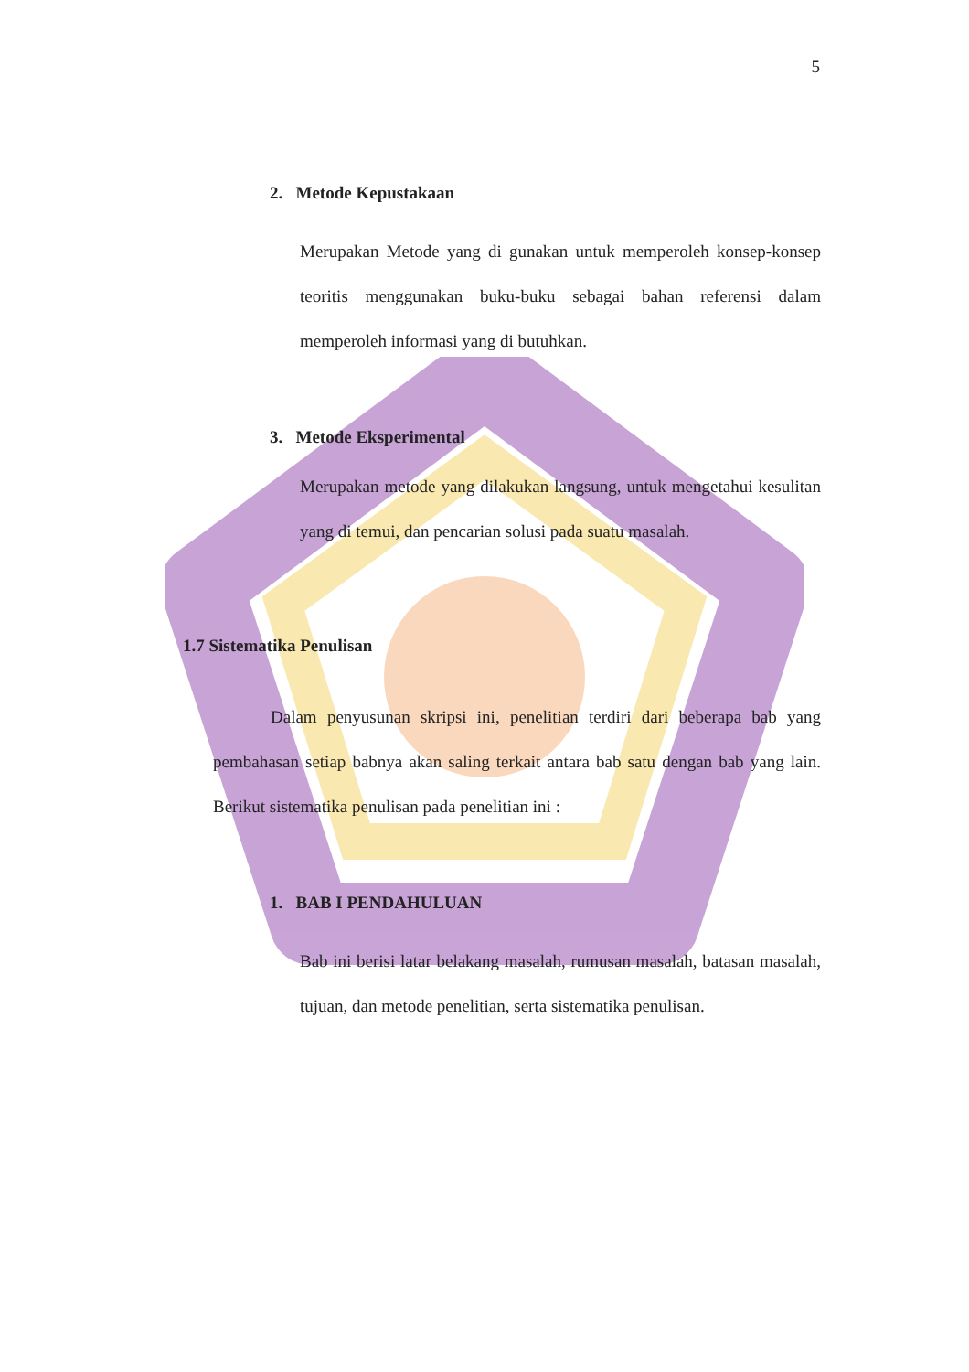5
2. Metode Kepustakaan
Merupakan Metode yang di gunakan untuk memperoleh konsep-konsep teoritis menggunakan buku-buku sebagai bahan referensi dalam memperoleh informasi yang di butuhkan.
3. Metode Eksperimental
Merupakan metode yang dilakukan langsung, untuk mengetahui kesulitan yang di temui, dan pencarian solusi pada suatu masalah.
1.7 Sistematika Penulisan
Dalam penyusunan skripsi ini, penelitian terdiri dari beberapa bab yang pembahasan setiap babnya akan saling terkait antara bab satu dengan bab yang lain. Berikut sistematika penulisan pada penelitian ini :
1. BAB I PENDAHULUAN
Bab ini berisi latar belakang masalah, rumusan masalah, batasan masalah, tujuan, dan metode penelitian, serta sistematika penulisan.